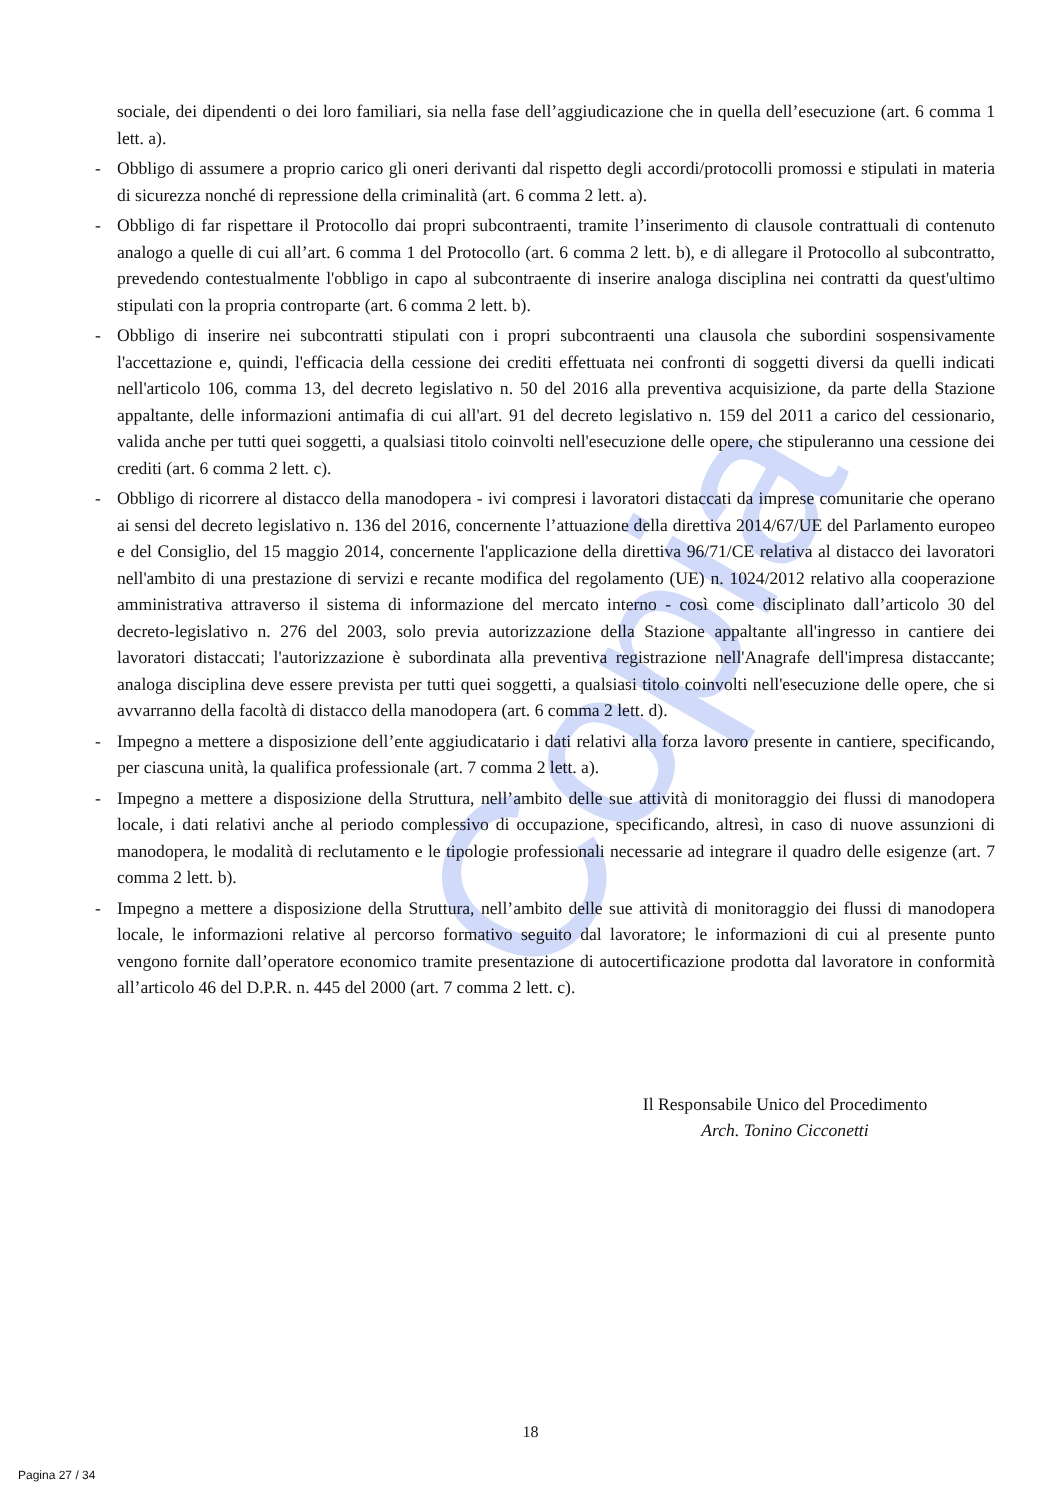Copia
sociale, dei dipendenti o dei loro familiari, sia nella fase dell’aggiudicazione che in quella dell’esecuzione (art. 6 comma 1 lett. a).
- Obbligo di assumere a proprio carico gli oneri derivanti dal rispetto degli accordi/protocolli promossi e stipulati in materia di sicurezza nonché di repressione della criminalità (art. 6 comma 2 lett. a).
- Obbligo di far rispettare il Protocollo dai propri subcontraenti, tramite l’inserimento di clausole contrattuali di contenuto analogo a quelle di cui all’art. 6 comma 1 del Protocollo (art. 6 comma 2 lett. b), e di allegare il Protocollo al subcontratto, prevedendo contestualmente l'obbligo in capo al subcontraente di inserire analoga disciplina nei contratti da quest'ultimo stipulati con la propria controparte (art. 6 comma 2 lett. b).
- Obbligo di inserire nei subcontratti stipulati con i propri subcontraenti una clausola che subordini sospensivamente l'accettazione e, quindi, l'efficacia della cessione dei crediti effettuata nei confronti di soggetti diversi da quelli indicati nell'articolo 106, comma 13, del decreto legislativo n. 50 del 2016 alla preventiva acquisizione, da parte della Stazione appaltante, delle informazioni antimafia di cui all'art. 91 del decreto legislativo n. 159 del 2011 a carico del cessionario, valida anche per tutti quei soggetti, a qualsiasi titolo coinvolti nell'esecuzione delle opere, che stipuleranno una cessione dei crediti (art. 6 comma 2 lett. c).
- Obbligo di ricorrere al distacco della manodopera - ivi compresi i lavoratori distaccati da imprese comunitarie che operano ai sensi del decreto legislativo n. 136 del 2016, concernente l’attuazione della direttiva 2014/67/UE del Parlamento europeo e del Consiglio, del 15 maggio 2014, concernente l'applicazione della direttiva 96/71/CE relativa al distacco dei lavoratori nell'ambito di una prestazione di servizi e recante modifica del regolamento (UE) n. 1024/2012 relativo alla cooperazione amministrativa attraverso il sistema di informazione del mercato interno - così come disciplinato dall’articolo 30 del decreto-legislativo n. 276 del 2003, solo previa autorizzazione della Stazione appaltante all'ingresso in cantiere dei lavoratori distaccati; l'autorizzazione è subordinata alla preventiva registrazione nell'Anagrafe dell'impresa distaccante; analoga disciplina deve essere prevista per tutti quei soggetti, a qualsiasi titolo coinvolti nell'esecuzione delle opere, che si avvarranno della facoltà di distacco della manodopera (art. 6 comma 2 lett. d).
- Impegno a mettere a disposizione dell’ente aggiudicatario i dati relativi alla forza lavoro presente in cantiere, specificando, per ciascuna unità, la qualifica professionale (art. 7 comma 2 lett. a).
- Impegno a mettere a disposizione della Struttura, nell’ambito delle sue attività di monitoraggio dei flussi di manodopera locale, i dati relativi anche al periodo complessivo di occupazione, specificando, altresì, in caso di nuove assunzioni di manodopera, le modalità di reclutamento e le tipologie professionali necessarie ad integrare il quadro delle esigenze (art. 7 comma 2 lett. b).
- Impegno a mettere a disposizione della Struttura, nell’ambito delle sue attività di monitoraggio dei flussi di manodopera locale, le informazioni relative al percorso formativo seguito dal lavoratore; le informazioni di cui al presente punto vengono fornite dall’operatore economico tramite presentazione di autocertificazione prodotta dal lavoratore in conformità all’articolo 46 del D.P.R. n. 445 del 2000 (art. 7 comma 2 lett. c).
Il Responsabile Unico del Procedimento
Arch. Tonino Cicconetti
18
Pagina 27 / 34